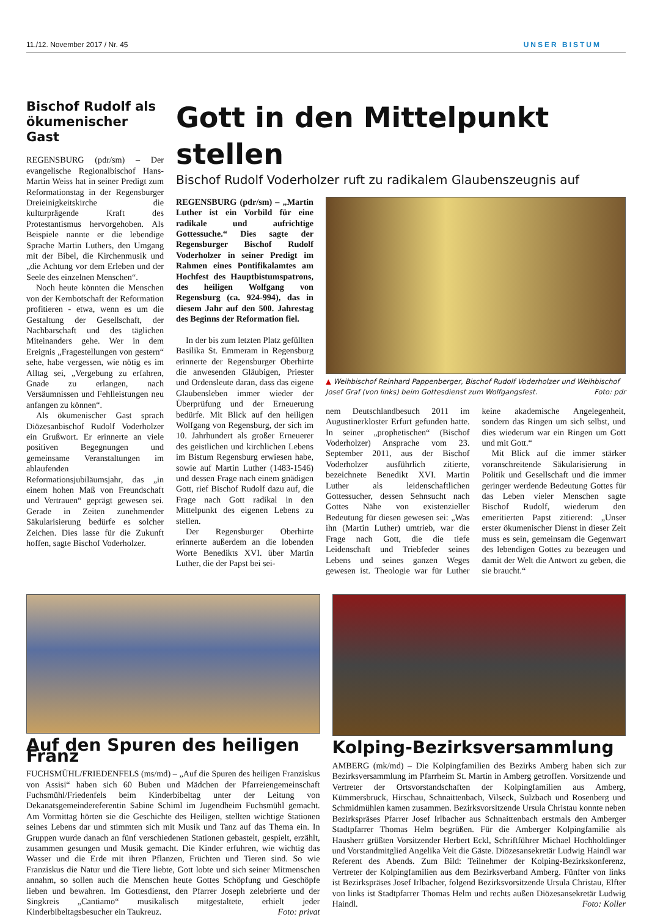11./12. November 2017 / Nr. 45 UNSER BISTUM
Bischof Rudolf als ökumenischer Gast
REGENSBURG (pdr/sm) – Der evangelische Regionalbischof Hans-Martin Weiss hat in seiner Predigt zum Reformationstag in der Regensburger Dreieinigkeitskirche die kulturprägende Kraft des Protestantismus hervorgehoben. Als Beispiele nannte er die lebendige Sprache Martin Luthers, den Umgang mit der Bibel, die Kirchenmusik und „die Achtung vor dem Erleben und der Seele des einzelnen Menschen“.
Noch heute könnten die Menschen von der Kernbotschaft der Reformation profitieren - etwa, wenn es um die Gestaltung der Gesellschaft, der Nachbarschaft und des täglichen Miteinanders gehe. Wer in dem Ereignis „Fragestellungen von gestern“ sehe, habe vergessen, wie nötig es im Alltag sei, „Vergebung zu erfahren, Gnade zu erlangen, nach Versäumnissen und Fehlleistungen neu anfangen zu können“.
Als ökumenischer Gast sprach Diözesanbischof Rudolf Voderholzer ein Grußwort. Er erinnerte an viele positiven Begegnungen und gemeinsame Veranstaltungen im ablaufenden Reformationsjubiläumsjahr, das „in einem hohen Maß von Freundschaft und Vertrauen“ geprägt gewesen sei. Gerade in Zeiten zunehmender Säkularisierung bedürfe es solcher Zeichen. Dies lasse für die Zukunft hoffen, sagte Bischof Voderholzer.
Gott in den Mittelpunkt stellen
Bischof Rudolf Voderholzer ruft zu radikalem Glaubenszeugnis auf
REGENSBURG (pdr/sm) – „Martin Luther ist ein Vorbild für eine radikale und aufrichtige Gottessuche.“ Dies sagte der Regensburger Bischof Rudolf Voderholzer in seiner Predigt im Rahmen eines Pontifikalamtes am Hochfest des Hauptbistumspatrons, des heiligen Wolfgang von Regensburg (ca. 924-994), das in diesem Jahr auf den 500. Jahrestag des Beginns der Reformation fiel.
In der bis zum letzten Platz gefüllten Basilika St. Emmeram in Regensburg erinnerte der Regensburger Oberhirte die anwesenden Gläubigen, Priester und Ordensleute daran, dass das eigene Glaubensleben immer wieder der Überprüfung und der Erneuerung bedürfe. Mit Blick auf den heiligen Wolfgang von Regensburg, der sich im 10. Jahrhundert als großer Erneuerer des geistlichen und kirchlichen Lebens im Bistum Regensburg erwiesen habe, sowie auf Martin Luther (1483-1546) und dessen Frage nach einem gnädigen Gott, rief Bischof Rudolf dazu auf, die Frage nach Gott radikal in den Mittelpunkt des eigenen Lebens zu stellen.
Der Regensburger Oberhirte erinnerte außerdem an die lobenden Worte Benedikts XVI. über Martin Luther, die der Papst bei sei-
▲ Weihbischof Reinhard Pappenberger, Bischof Rudolf Voderholzer und Weihbischof Josef Graf (von links) beim Gottesdienst zum Wolfgangsfest. Foto: pdr
nem Deutschlandbesuch 2011 im Augustinerkloster Erfurt gefunden hatte. In seiner „prophetischen“ (Bischof Voderholzer) Ansprache vom 23. September 2011, aus der Bischof Voderholzer ausführlich zitierte, bezeichnete Benedikt XVI. Martin Luther als leidenschaftlichen Gottessucher, dessen Sehnsucht nach Gottes Nähe von existenzieller Bedeutung für diesen gewesen sei: „Was ihn (Martin Luther) umtrieb, war die Frage nach Gott, die die tiefe Leidenschaft und Triebfeder seines Lebens und seines ganzen Weges gewesen ist. Theologie war für Luther keine akademische Angelegenheit, sondern das Ringen um sich selbst, und dies wiederum war ein Ringen um Gott und mit Gott.“
Mit Blick auf die immer stärker voranschreitende Säkularisierung in Politik und Gesellschaft und die immer geringer werdende Bedeutung Gottes für das Leben vieler Menschen sagte Bischof Rudolf, wiederum den emeritierten Papst zitierend: „Unser erster ökumenischer Dienst in dieser Zeit muss es sein, gemeinsam die Gegenwart des lebendigen Gottes zu bezeugen und damit der Welt die Antwort zu geben, die sie braucht.“
Auf den Spuren des heiligen Franz
FUCHSMÜHL/FRIEDENFELS (ms/md) – „Auf die Spuren des heiligen Franziskus von Assisi“ haben sich 60 Buben und Mädchen der Pfarreiengemeinschaft Fuchsmühl/Friedenfels beim Kinderbibeltag unter der Leitung von Dekanatsgemeindereferentin Sabine Schiml im Jugendheim Fuchsmühl gemacht. Am Vormittag hörten sie die Geschichte des Heiligen, stellten wichtige Stationen seines Lebens dar und stimmten sich mit Musik und Tanz auf das Thema ein. In Gruppen wurde danach an fünf verschiedenen Stationen gebastelt, gespielt, erzählt, zusammen gesungen und Musik gemacht. Die Kinder erfuhren, wie wichtig das Wasser und die Erde mit ihren Pflanzen, Früchten und Tieren sind. So wie Franziskus die Natur und die Tiere liebte, Gott lobte und sich seiner Mitmenschen annahm, so sollen auch die Menschen heute Gottes Schöpfung und Geschöpfe lieben und bewahren. Im Gottesdienst, den Pfarrer Joseph zelebrierte und der Singkreis „Cantiamo“ musikalisch mitgestaltete, erhielt jeder Kinderbibeltagsbesucher ein Taukreuz. Foto: privat
Kolping-Bezirksversammlung
AMBERG (mk/md) – Die Kolpingfamilien des Bezirks Amberg haben sich zur Bezirksversammlung im Pfarrheim St. Martin in Amberg getroffen. Vorsitzende und Vertreter der Ortsvorstandschaften der Kolpingfamilien aus Amberg, Kümmersbruck, Hirschau, Schnaittenbach, Vilseck, Sulzbach und Rosenberg und Schmidmühlen kamen zusammen. Bezirksvorsitzende Ursula Christau konnte neben Bezirkspräses Pfarrer Josef Irlbacher aus Schnaittenbach erstmals den Amberger Stadtpfarrer Thomas Helm begrüßen. Für die Amberger Kolpingfamilie als Hausherr grüßten Vorsitzender Herbert Eckl, Schriftführer Michael Hochholdinger und Vorstandmitglied Angelika Veit die Gäste. Diözesansekretär Ludwig Haindl war Referent des Abends. Zum Bild: Teilnehmer der Kolping-Bezirkskonferenz, Vertreter der Kolpingfamilien aus dem Bezirksverband Amberg. Fünfter von links ist Bezirkspräses Josef Irlbacher, folgend Bezirksvorsitzende Ursula Christau, Elfter von links ist Stadtpfarrer Thomas Helm und rechts außen Diözesansekretär Ludwig Haindl. Foto: Koller